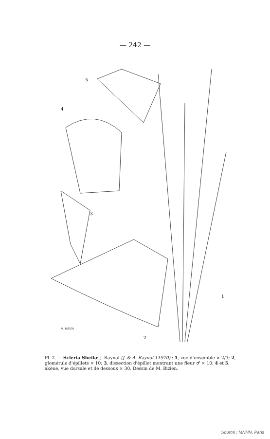— 242 —
5
4
3
1
2
M. BIZIEN
Pl. 2. — Scleria Sheilæ J. Raynal (J. & A. Raynal 11970) : 1, vue d'ensemble × 2/3; 2, glomérule d'épillets × 10; 3, dissection d'épillet montrant une fleur ♂ × 10; 4 et 5, akène, vue dorsale et de dessous × 30. Dessin de M. Bizien.
Source : MNHN, Paris